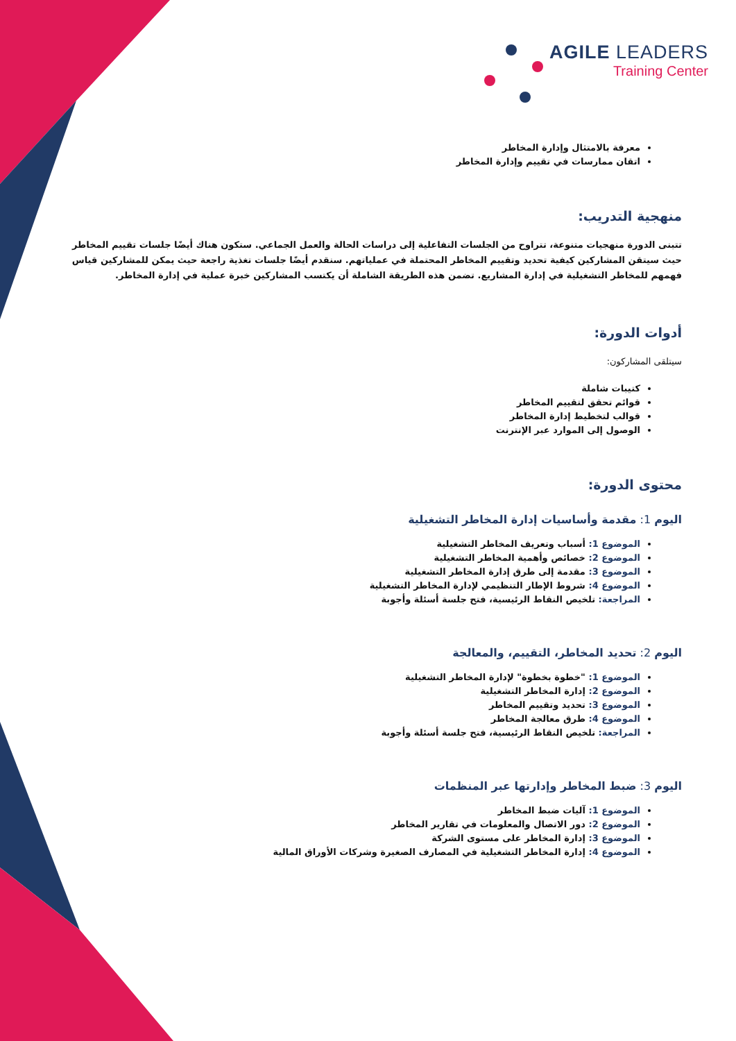AGILE LEADERS
Training Center
معرفة بالامتثال وإدارة المخاطر
اتقان ممارسات في تقييم وإدارة المخاطر
منهجية التدريب:
تتبنى الدورة منهجيات متنوعة، تتراوح من الجلسات التفاعلية إلى دراسات الحالة والعمل الجماعي. ستكون هناك أيضًا جلسات تقييم المخاطر حيث سيتقن المشاركين كيفية تحديد وتقييم المخاطر المحتملة في عملياتهم. سنقدم أيضًا جلسات تغذية راجعة حيث يمكن للمشاركين قياس فهمهم للمخاطر التشغيلية في إدارة المشاريع. تضمن هذه الطريقة الشاملة أن يكتسب المشاركين خبرة عملية في إدارة المخاطر.
أدوات الدورة:
سيتلقى المشاركون:
كتيبات شاملة
قوائم تحقق لتقييم المخاطر
قوالب لتخطيط إدارة المخاطر
الوصول إلى الموارد عبر الإنترنت
محتوى الدورة:
اليوم 1: مقدمة وأساسيات إدارة المخاطر التشغيلية
الموضوع 1: أسباب وتعريف المخاطر التشغيلية
الموضوع 2: خصائص وأهمية المخاطر التشغيلية
الموضوع 3: مقدمة إلى طرق إدارة المخاطر التشغيلية
الموضوع 4: شروط الإطار التنظيمي لإدارة المخاطر التشغيلية
المراجعة: تلخيص النقاط الرئيسية، فتح جلسة أسئلة وأجوبة
اليوم 2: تحديد المخاطر، التقييم، والمعالجة
الموضوع 1: "خطوة بخطوة" لإدارة المخاطر التشغيلية
الموضوع 2: إدارة المخاطر التشغيلية
الموضوع 3: تحديد وتقييم المخاطر
الموضوع 4: طرق معالجة المخاطر
المراجعة: تلخيص النقاط الرئيسية، فتح جلسة أسئلة وأجوبة
اليوم 3: ضبط المخاطر وإدارتها عبر المنظمات
الموضوع 1: آليات ضبط المخاطر
الموضوع 2: دور الاتصال والمعلومات في تقارير المخاطر
الموضوع 3: إدارة المخاطر على مستوى الشركة
الموضوع 4: إدارة المخاطر التشغيلية في المصارف الصغيرة وشركات الأوراق المالية